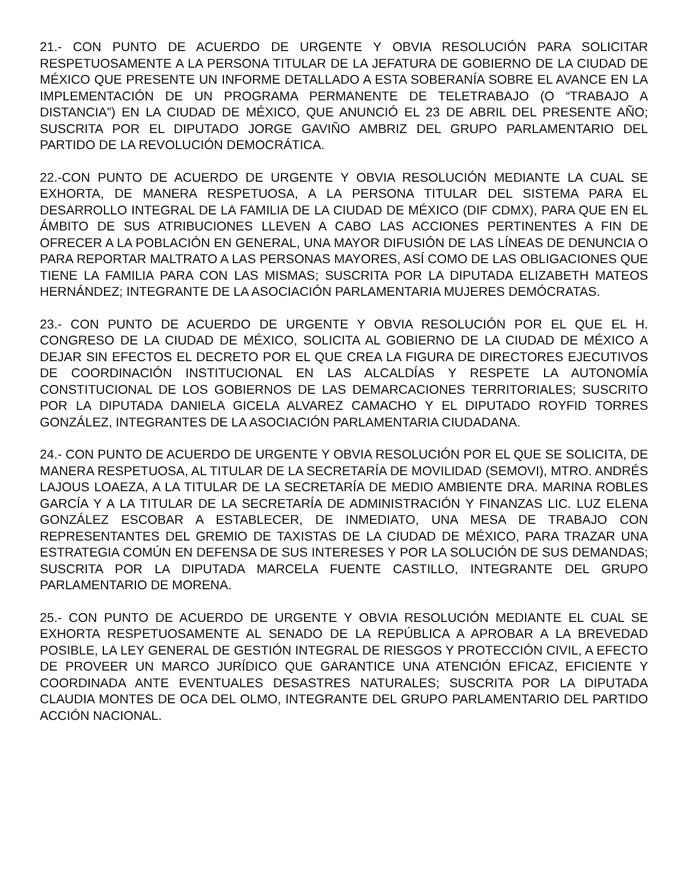21.- CON PUNTO DE ACUERDO DE URGENTE Y OBVIA RESOLUCIÓN PARA SOLICITAR RESPETUOSAMENTE A LA PERSONA TITULAR DE LA JEFATURA DE GOBIERNO DE LA CIUDAD DE MÉXICO QUE PRESENTE UN INFORME DETALLADO A ESTA SOBERANÍA SOBRE EL AVANCE EN LA IMPLEMENTACIÓN DE UN PROGRAMA PERMANENTE DE TELETRABAJO (O “TRABAJO A DISTANCIA”) EN LA CIUDAD DE MÉXICO, QUE ANUNCIÓ EL 23 DE ABRIL DEL PRESENTE AÑO; SUSCRITA POR EL DIPUTADO JORGE GAVIÑO AMBRIZ DEL GRUPO PARLAMENTARIO DEL PARTIDO DE LA REVOLUCIÓN DEMOCRÁTICA.
22.-CON PUNTO DE ACUERDO DE URGENTE Y OBVIA RESOLUCIÓN MEDIANTE LA CUAL SE EXHORTA, DE MANERA RESPETUOSA, A LA PERSONA TITULAR DEL SISTEMA PARA EL DESARROLLO INTEGRAL DE LA FAMILIA DE LA CIUDAD DE MÉXICO (DIF CDMX), PARA QUE EN EL ÁMBITO DE SUS ATRIBUCIONES LLEVEN A CABO LAS ACCIONES PERTINENTES A FIN DE OFRECER A LA POBLACIÓN EN GENERAL, UNA MAYOR DIFUSIÓN DE LAS LÍNEAS DE DENUNCIA O PARA REPORTAR MALTRATO A LAS PERSONAS MAYORES, ASÍ COMO DE LAS OBLIGACIONES QUE TIENE LA FAMILIA PARA CON LAS MISMAS; SUSCRITA POR LA DIPUTADA ELIZABETH MATEOS HERNÁNDEZ; INTEGRANTE DE LA ASOCIACIÓN PARLAMENTARIA MUJERES DEMÓCRATAS.
23.- CON PUNTO DE ACUERDO DE URGENTE Y OBVIA RESOLUCIÓN POR EL QUE EL H. CONGRESO DE LA CIUDAD DE MÉXICO, SOLICITA AL GOBIERNO DE LA CIUDAD DE MÉXICO A DEJAR SIN EFECTOS EL DECRETO POR EL QUE CREA LA FIGURA DE DIRECTORES EJECUTIVOS DE COORDINACIÓN INSTITUCIONAL EN LAS ALCALDÍAS Y RESPETE LA AUTONOMÍA CONSTITUCIONAL DE LOS GOBIERNOS DE LAS DEMARCACIONES TERRITORIALES; SUSCRITO POR LA DIPUTADA DANIELA GICELA ALVAREZ CAMACHO Y EL DIPUTADO ROYFID TORRES GONZÁLEZ, INTEGRANTES DE LA ASOCIACIÓN PARLAMENTARIA CIUDADANA.
24.- CON PUNTO DE ACUERDO DE URGENTE Y OBVIA RESOLUCIÓN POR EL QUE SE SOLICITA, DE MANERA RESPETUOSA, AL TITULAR DE LA SECRETARÍA DE MOVILIDAD (SEMOVI), MTRO. ANDRÉS LAJOUS LOAEZA, A LA TITULAR DE LA SECRETARÍA DE MEDIO AMBIENTE DRA. MARINA ROBLES GARCÍA Y A LA TITULAR DE LA SECRETARÍA DE ADMINISTRACIÓN Y FINANZAS LIC. LUZ ELENA GONZÁLEZ ESCOBAR A ESTABLECER, DE INMEDIATO, UNA MESA DE TRABAJO CON REPRESENTANTES DEL GREMIO DE TAXISTAS DE LA CIUDAD DE MÉXICO, PARA TRAZAR UNA ESTRATEGIA COMÚN EN DEFENSA DE SUS INTERESES Y POR LA SOLUCIÓN DE SUS DEMANDAS; SUSCRITA POR LA DIPUTADA MARCELA FUENTE CASTILLO, INTEGRANTE DEL GRUPO PARLAMENTARIO DE MORENA.
25.- CON PUNTO DE ACUERDO DE URGENTE Y OBVIA RESOLUCIÓN MEDIANTE EL CUAL SE EXHORTA RESPETUOSAMENTE AL SENADO DE LA REPÚBLICA A APROBAR A LA BREVEDAD POSIBLE, LA LEY GENERAL DE GESTIÓN INTEGRAL DE RIESGOS Y PROTECCIÓN CIVIL, A EFECTO DE PROVEER UN MARCO JURÍDICO QUE GARANTICE UNA ATENCIÓN EFICAZ, EFICIENTE Y COORDINADA ANTE EVENTUALES DESASTRES NATURALES; SUSCRITA POR LA DIPUTADA CLAUDIA MONTES DE OCA DEL OLMO, INTEGRANTE DEL GRUPO PARLAMENTARIO DEL PARTIDO ACCIÓN NACIONAL.